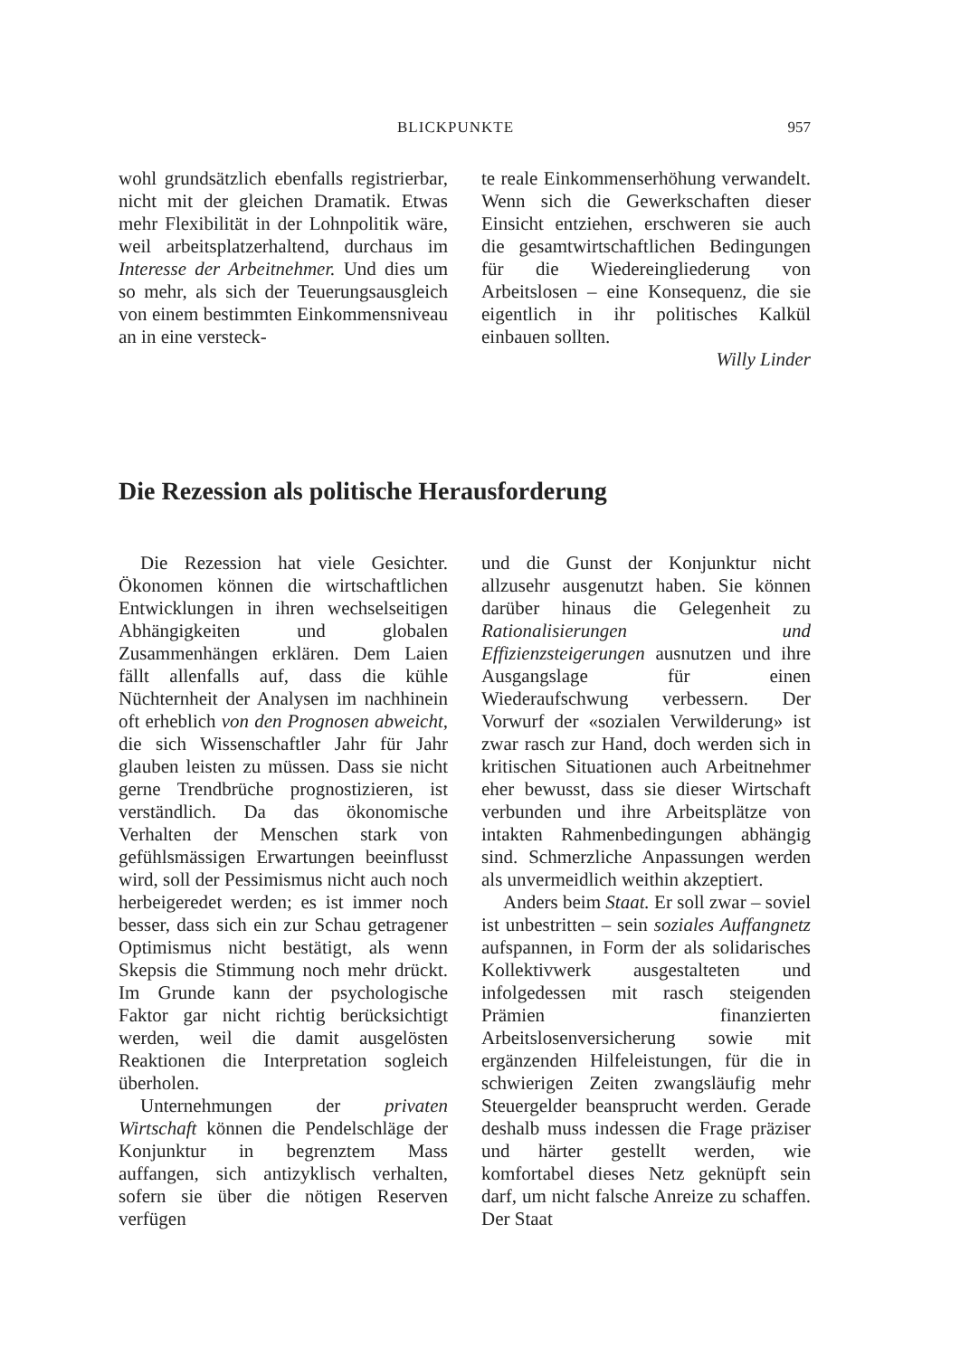BLICKPUNKTE 957
wohl grundsätzlich ebenfalls registrierbar, nicht mit der gleichen Dramatik. Etwas mehr Flexibilität in der Lohnpolitik wäre, weil arbeitsplatzerhaltend, durchaus im Interesse der Arbeitnehmer. Und dies um so mehr, als sich der Teuerungsausgleich von einem bestimmten Einkommensniveau an in eine versteck-
te reale Einkommenserhöhung verwandelt. Wenn sich die Gewerkschaften dieser Einsicht entziehen, erschweren sie auch die gesamtwirtschaftlichen Bedingungen für die Wiedereingliederung von Arbeitslosen – eine Konsequenz, die sie eigentlich in ihr politisches Kalkül einbauen sollten.
Willy Linder
Die Rezession als politische Herausforderung
Die Rezession hat viele Gesichter. Ökonomen können die wirtschaftlichen Entwicklungen in ihren wechselseitigen Abhängigkeiten und globalen Zusammenhängen erklären. Dem Laien fällt allenfalls auf, dass die kühle Nüchternheit der Analysen im nachhinein oft erheblich von den Prognosen abweicht, die sich Wissenschaftler Jahr für Jahr glauben leisten zu müssen. Dass sie nicht gerne Trendbrüche prognostizieren, ist verständlich. Da das ökonomische Verhalten der Menschen stark von gefühlsmässigen Erwartungen beeinflusst wird, soll der Pessimismus nicht auch noch herbeigeredet werden; es ist immer noch besser, dass sich ein zur Schau getragener Optimismus nicht bestätigt, als wenn Skepsis die Stimmung noch mehr drückt. Im Grunde kann der psychologische Faktor gar nicht richtig berücksichtigt werden, weil die damit ausgelösten Reaktionen die Interpretation sogleich überholen.
Unternehmungen der privaten Wirtschaft können die Pendelschläge der Konjunktur in begrenztem Mass auffangen, sich antizyklisch verhalten, sofern sie über die nötigen Reserven verfügen
und die Gunst der Konjunktur nicht allzusehr ausgenutzt haben. Sie können darüber hinaus die Gelegenheit zu Rationalisierungen und Effizienzsteigerungen ausnutzen und ihre Ausgangslage für einen Wiederaufschwung verbessern. Der Vorwurf der «sozialen Verwilderung» ist zwar rasch zur Hand, doch werden sich in kritischen Situationen auch Arbeitnehmer eher bewusst, dass sie dieser Wirtschaft verbunden und ihre Arbeitsplätze von intakten Rahmenbedingungen abhängig sind. Schmerzliche Anpassungen werden als unvermeidlich weithin akzeptiert.
Anders beim Staat. Er soll zwar – soviel ist unbestritten – sein soziales Auffangnetz aufspannen, in Form der als solidarisches Kollektivwerk ausgestalteten und infolgedessen mit rasch steigenden Prämien finanzierten Arbeitslosenversicherung sowie mit ergänzenden Hilfeleistungen, für die in schwierigen Zeiten zwangsläufig mehr Steuergelder beansprucht werden. Gerade deshalb muss indessen die Frage präziser und härter gestellt werden, wie komfortabel dieses Netz geknüpft sein darf, um nicht falsche Anreize zu schaffen. Der Staat